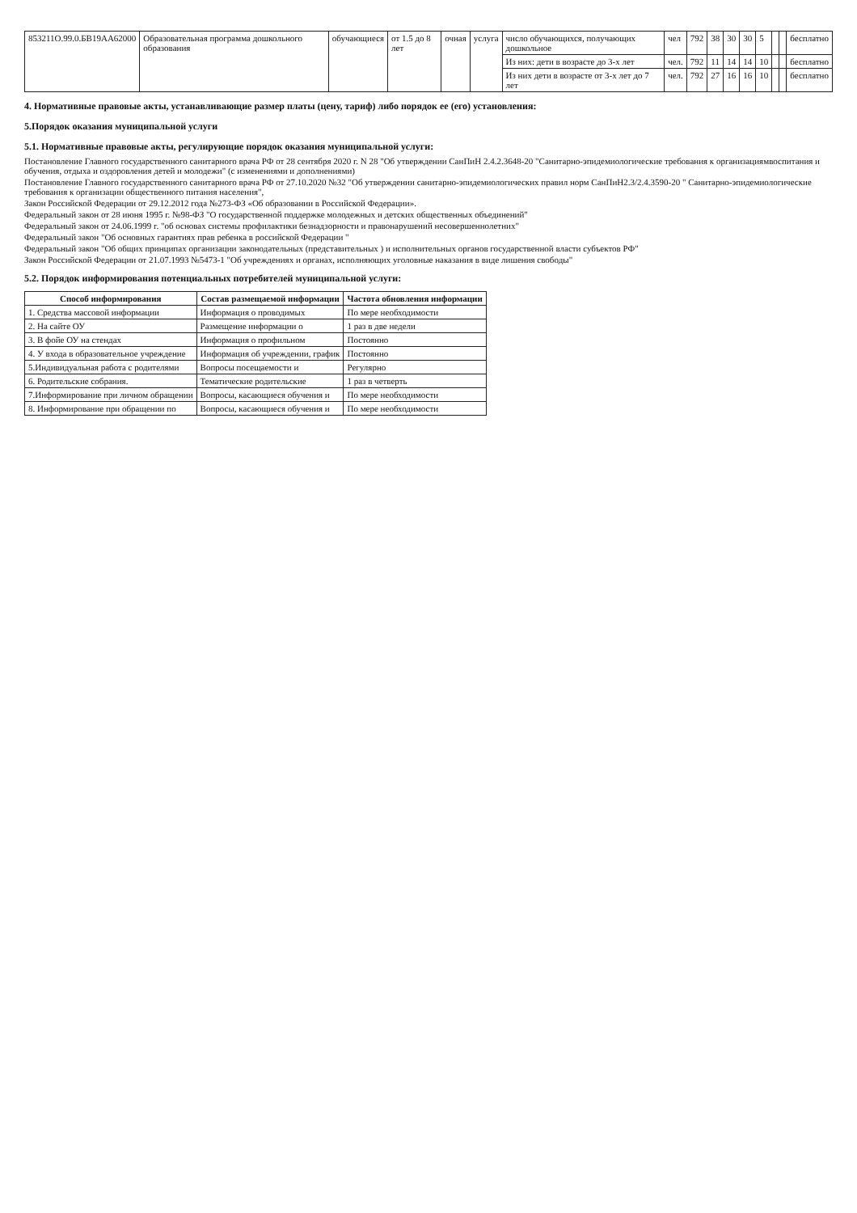| 853211О.99.0.БВ19АА62000 | Образовательная программа дошкольного образования | обучающиеся | от 1.5 до 8 лет | очная | услуга | число обучающихся, получающих дошкольное | чел | 792 | 38 | 30 | 30 | 5 | | | бесплатно |
| | | | | | | Из них: дети в возрасте до 3-х лет | чел. | 792 | 11 | 14 | 14 | 10 | | | бесплатно |
| | | | | | | Из них дети в возрасте от 3-х лет до 7 лет | чел. | 792 | 27 | 16 | 16 | 10 | | | бесплатно |
4. Нормативные правовые акты, устанавливающие размер платы (цену, тариф) либо порядок ее (его) установления:
5.Порядок оказания муниципальной услуги
5.1. Нормативные правовые акты, регулирующие порядок оказания муниципальной услуги:
Постановление Главного государственного санитарного врача РФ от 28 сентября 2020 г. N 28 "Об утверждении СанПиН 2.4.2.3648-20 "Санитарно-эпидемиологические требования к организациямвоспитания и обучения, отдыха и оздоровления детей и молодежи" (с изменениями и дополнениями)
Постановление Главного государственного санитарного врача РФ от 27.10.2020 №32 "Об утверждении санитарно-эпидемиологических правил норм СанПиН2.3/2.4.3590-20 " Санитарно-эпидемиологические требования к организации общественного питания населения",
Закон Российской Федерации от 29.12.2012 года №273-ФЗ «Об образовании в Российской Федерации».
Федеральный закон от 28 июня 1995 г. №98-ФЗ "О государственной поддержке молодежных и детских общественных объединений"
Федеральный закон от 24.06.1999 г. "об основах системы профилактики безнадзорности и правонарушений несовершеннолетних"
Федеральный закон "Об основных гарантиях прав ребенка в российской Федерации "
Федеральный закон "Об общих принципах организации законодательных (представительных ) и исполнительных органов государственной власти субъектов РФ"
Закон Российской Федерации от 21.07.1993 №5473-1 "Об учреждениях и органах, исполняющих уголовные наказания в виде лишения свободы"
5.2. Порядок информирования потенциальных потребителей муниципальной услуги:
| Способ информирования | Состав размещаемой информации | Частота обновления информации |
| --- | --- | --- |
| 1. Средства массовой информации | Информация о проводимых | По мере необходимости |
| 2. На сайте ОУ | Размещение информации о | 1 раз в две недели |
| 3. В фойе ОУ на стендах | Информация о профильном | Постоянно |
| 4. У входа в образовательное учреждение | Информация об учреждении, график | Постоянно |
| 5.Индивидуальная работа с родителями | Вопросы посещаемости и | Регулярно |
| 6. Родительские собрания. | Тематические родительские | 1 раз в четверть |
| 7.Информирование при личном обращении | Вопросы, касающиеся обучения и | По мере необходимости |
| 8. Информирование при обращении по | Вопросы, касающиеся обучения и | По мере необходимости |